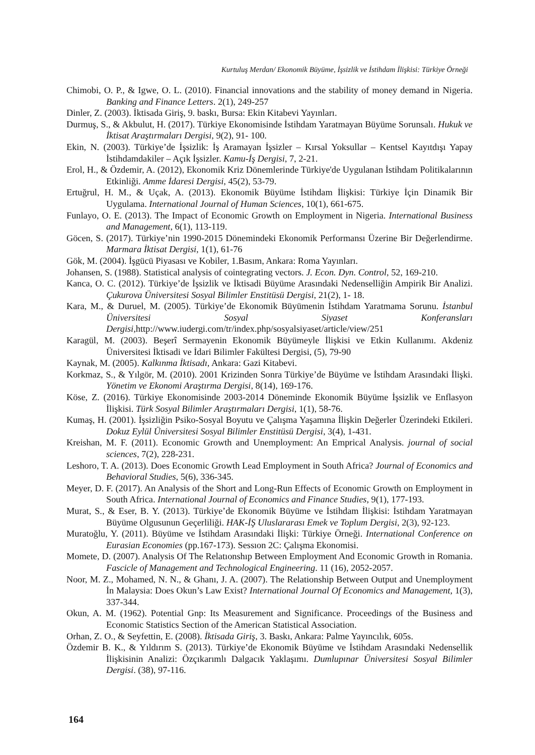Kurtuluş Merdan/ Ekonomik Büyüme, İşsizlik ve İstihdam İlişkisi: Türkiye Örneği
Chimobi, O. P., & Igwe, O. L. (2010). Financial innovations and the stability of money demand in Nigeria. Banking and Finance Letters. 2(1), 249-257
Dinler, Z. (2003). İktisada Giriş, 9. baskı, Bursa: Ekin Kitabevi Yayınları.
Durmuş, S., & Akbulut, H. (2017). Türkiye Ekonomisinde İstihdam Yaratmayan Büyüme Sorunsalı. Hukuk ve İktisat Araştırmaları Dergisi, 9(2), 91- 100.
Ekin, N. (2003). Türkiye’de İşsizlik: İş Aramayan İşsizler – Kırsal Yoksullar – Kentsel Kayıtdışı Yapay İstihdamdakiler – Açık İşsizler. Kamu-İş Dergisi, 7, 2-21.
Erol, H., & Özdemir, A. (2012), Ekonomik Kriz Dönemlerinde Türkiye'de Uygulanan İstihdam Politikalarının Etkinliği. Amme İdaresi Dergisi, 45(2), 53-79.
Ertuğrul, H. M., & Uçak, A. (2013). Ekonomik Büyüme İstihdam İlişkisi: Türkiye İçin Dinamik Bir Uygulama. International Journal of Human Sciences, 10(1), 661-675.
Funlayo, O. E. (2013). The Impact of Economic Growth on Employment in Nigeria. International Business and Management, 6(1), 113-119.
Göcen, S. (2017). Türkiye’nin 1990-2015 Dönemindeki Ekonomik Performansı Üzerine Bir Değerlendirme. Marmara İktisat Dergisi, 1(1), 61-76
Gök, M. (2004). İşgücü Piyasası ve Kobiler, 1.Basım, Ankara: Roma Yayınları.
Johansen, S. (1988). Statistical analysis of cointegrating vectors. J. Econ. Dyn. Control, 52, 169-210.
Kanca, O. C. (2012). Türkiye’de İşsizlik ve İktisadi Büyüme Arasındaki Nedenselliğin Ampirik Bir Analizi. Çukurova Üniversitesi Sosyal Bilimler Enstitüsü Dergisi, 21(2), 1- 18.
Kara, M., & Duruel, M. (2005). Türkiye’de Ekonomik Büyümenin İstihdam Yaratmama Sorunu. İstanbul Üniversitesi Sosyal Siyaset Konferansları Dergisi, http://www.iudergi.com/tr/index.php/sosyalsiyaset/article/view/251
Karagül, M. (2003). Beşerî Sermayenin Ekonomik Büyümeyle İlişkisi ve Etkin Kullanımı. Akdeniz Üniversitesi İktisadi ve İdari Bilimler Fakültesi Dergisi, (5), 79-90
Kaynak, M. (2005). Kalkınma İktisadı, Ankara: Gazi Kitabevi.
Korkmaz, S., & Yılgör, M. (2010). 2001 Krizinden Sonra Türkiye’de Büyüme ve İstihdam Arasındaki İlişki. Yönetim ve Ekonomi Araştırma Dergisi, 8(14), 169-176.
Köse, Z. (2016). Türkiye Ekonomisinde 2003-2014 Döneminde Ekonomik Büyüme İşsizlik ve Enflasyon İlişkisi. Türk Sosyal Bilimler Araştırmaları Dergisi, 1(1), 58-76.
Kumaş, H. (2001). İşsizliğin Psiko-Sosyal Boyutu ve Çalışma Yaşamına İlişkin Değerler Üzerindeki Etkileri. Dokuz Eylül Üniversitesi Sosyal Bilimler Enstitüsü Dergisi, 3(4), 1-431.
Kreishan, M. F. (2011). Economic Growth and Unemployment: An Emprical Analysis. journal of social sciences, 7(2), 228-231.
Leshoro, T. A. (2013). Does Economic Growth Lead Employment in South Africa? Journal of Economics and Behavioral Studies, 5(6), 336-345.
Meyer, D. F. (2017). An Analysis of the Short and Long-Run Effects of Economic Growth on Employment in South Africa. International Journal of Economics and Finance Studies, 9(1), 177-193.
Murat, S., & Eser, B. Y. (2013). Türkiye’de Ekonomik Büyüme ve İstihdam İlişkisi: İstihdam Yaratmayan Büyüme Olgusunun Geçerliliği. HAK-İŞ Uluslararası Emek ve Toplum Dergisi, 2(3), 92-123.
Muratoğlu, Y. (2011). Büyüme ve İstihdam Arasındaki İlişki: Türkiye Örneği. International Conference on Eurasian Economies (pp.167-173). Sessıon 2C: Çalışma Ekonomisi.
Momete, D. (2007). Analysis Of The Relatıonshıp Between Employment And Economic Growth in Romania. Fascicle of Management and Technological Engineering. 11 (16), 2052-2057.
Noor, M. Z., Mohamed, N. N., & Ghanı, J. A. (2007). The Relationship Between Output and Unemployment İn Malaysia: Does Okun’s Law Exist? International Journal Of Economics and Management, 1(3), 337-344.
Okun, A. M. (1962). Potential Gnp: Its Measurement and Significance. Proceedings of the Business and Economic Statistics Section of the American Statistical Association.
Orhan, Z. O., & Seyfettin, E. (2008). İktisada Giriş, 3. Baskı, Ankara: Palme Yayıncılık, 605s.
Özdemir B. K., & Yıldırım S. (2013). Türkiye’de Ekonomik Büyüme ve İstihdam Arasındaki Nedensellik İlişkisinin Analizi: Özçıkarımlı Dalgacık Yaklaşımı. Dumlupınar Üniversitesi Sosyal Bilimler Dergisi. (38), 97-116.
164